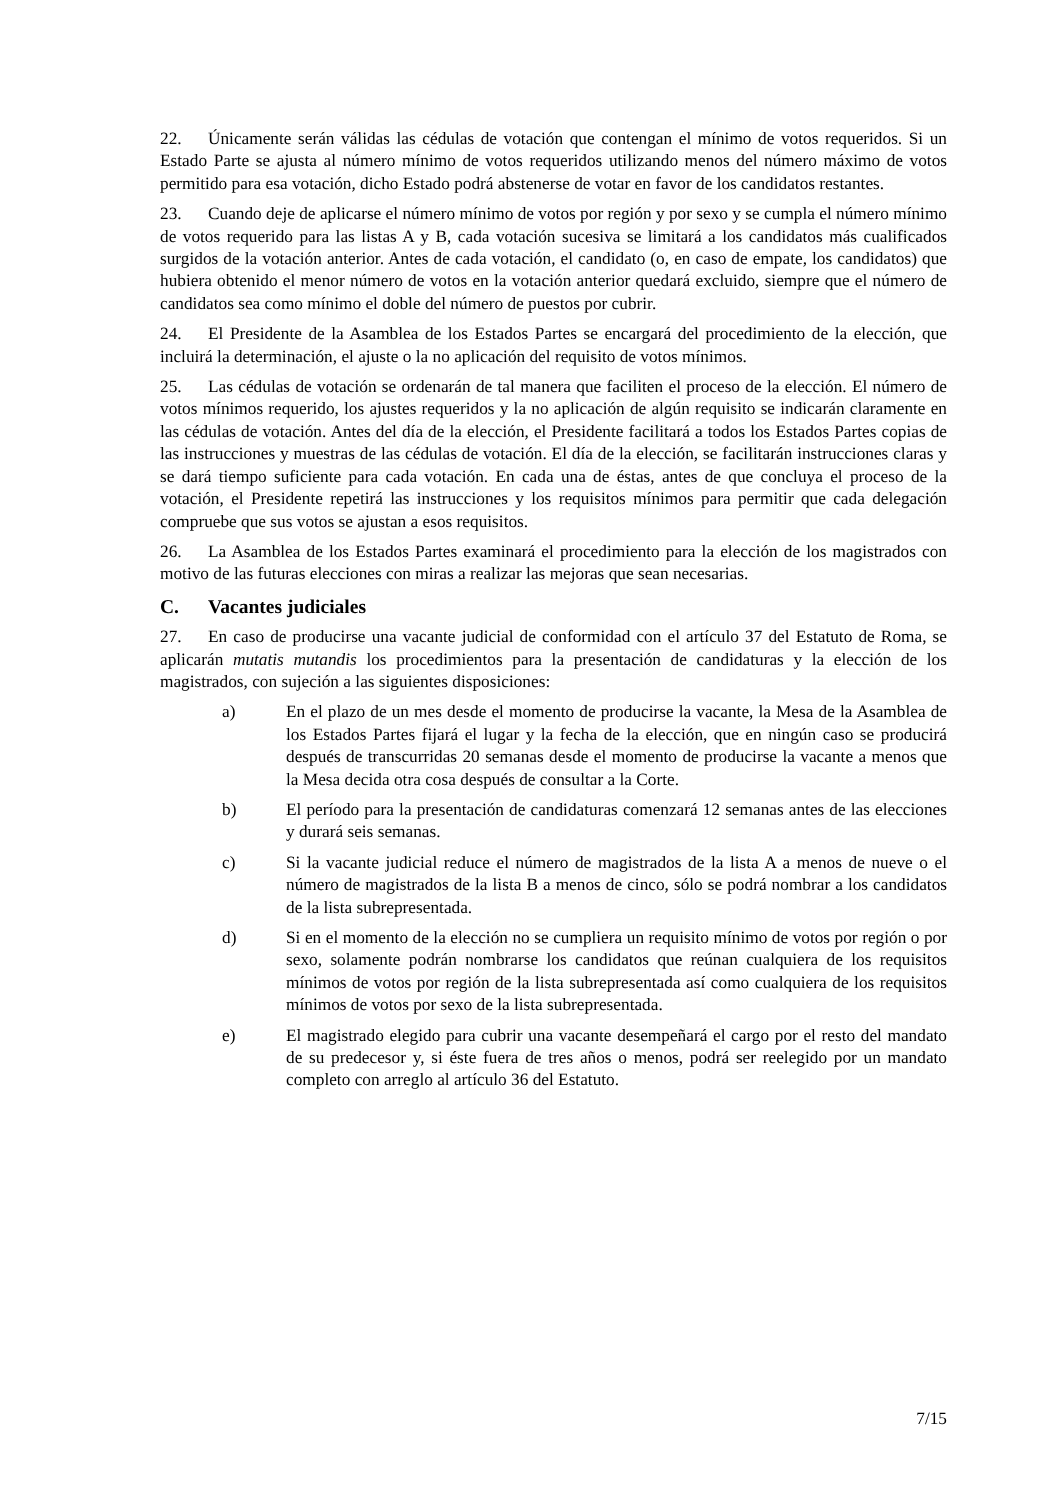22. Únicamente serán válidas las cédulas de votación que contengan el mínimo de votos requeridos. Si un Estado Parte se ajusta al número mínimo de votos requeridos utilizando menos del número máximo de votos permitido para esa votación, dicho Estado podrá abstenerse de votar en favor de los candidatos restantes.
23. Cuando deje de aplicarse el número mínimo de votos por región y por sexo y se cumpla el número mínimo de votos requerido para las listas A y B, cada votación sucesiva se limitará a los candidatos más cualificados surgidos de la votación anterior. Antes de cada votación, el candidato (o, en caso de empate, los candidatos) que hubiera obtenido el menor número de votos en la votación anterior quedará excluido, siempre que el número de candidatos sea como mínimo el doble del número de puestos por cubrir.
24. El Presidente de la Asamblea de los Estados Partes se encargará del procedimiento de la elección, que incluirá la determinación, el ajuste o la no aplicación del requisito de votos mínimos.
25. Las cédulas de votación se ordenarán de tal manera que faciliten el proceso de la elección. El número de votos mínimos requerido, los ajustes requeridos y la no aplicación de algún requisito se indicarán claramente en las cédulas de votación. Antes del día de la elección, el Presidente facilitará a todos los Estados Partes copias de las instrucciones y muestras de las cédulas de votación. El día de la elección, se facilitarán instrucciones claras y se dará tiempo suficiente para cada votación. En cada una de éstas, antes de que concluya el proceso de la votación, el Presidente repetirá las instrucciones y los requisitos mínimos para permitir que cada delegación compruebe que sus votos se ajustan a esos requisitos.
26. La Asamblea de los Estados Partes examinará el procedimiento para la elección de los magistrados con motivo de las futuras elecciones con miras a realizar las mejoras que sean necesarias.
C. Vacantes judiciales
27. En caso de producirse una vacante judicial de conformidad con el artículo 37 del Estatuto de Roma, se aplicarán mutatis mutandis los procedimientos para la presentación de candidaturas y la elección de los magistrados, con sujeción a las siguientes disposiciones:
a) En el plazo de un mes desde el momento de producirse la vacante, la Mesa de la Asamblea de los Estados Partes fijará el lugar y la fecha de la elección, que en ningún caso se producirá después de transcurridas 20 semanas desde el momento de producirse la vacante a menos que la Mesa decida otra cosa después de consultar a la Corte.
b) El período para la presentación de candidaturas comenzará 12 semanas antes de las elecciones y durará seis semanas.
c) Si la vacante judicial reduce el número de magistrados de la lista A a menos de nueve o el número de magistrados de la lista B a menos de cinco, sólo se podrá nombrar a los candidatos de la lista subrepresentada.
d) Si en el momento de la elección no se cumpliera un requisito mínimo de votos por región o por sexo, solamente podrán nombrarse los candidatos que reúnan cualquiera de los requisitos mínimos de votos por región de la lista subrepresentada así como cualquiera de los requisitos mínimos de votos por sexo de la lista subrepresentada.
e) El magistrado elegido para cubrir una vacante desempeñará el cargo por el resto del mandato de su predecesor y, si éste fuera de tres años o menos, podrá ser reelegido por un mandato completo con arreglo al artículo 36 del Estatuto.
7/15